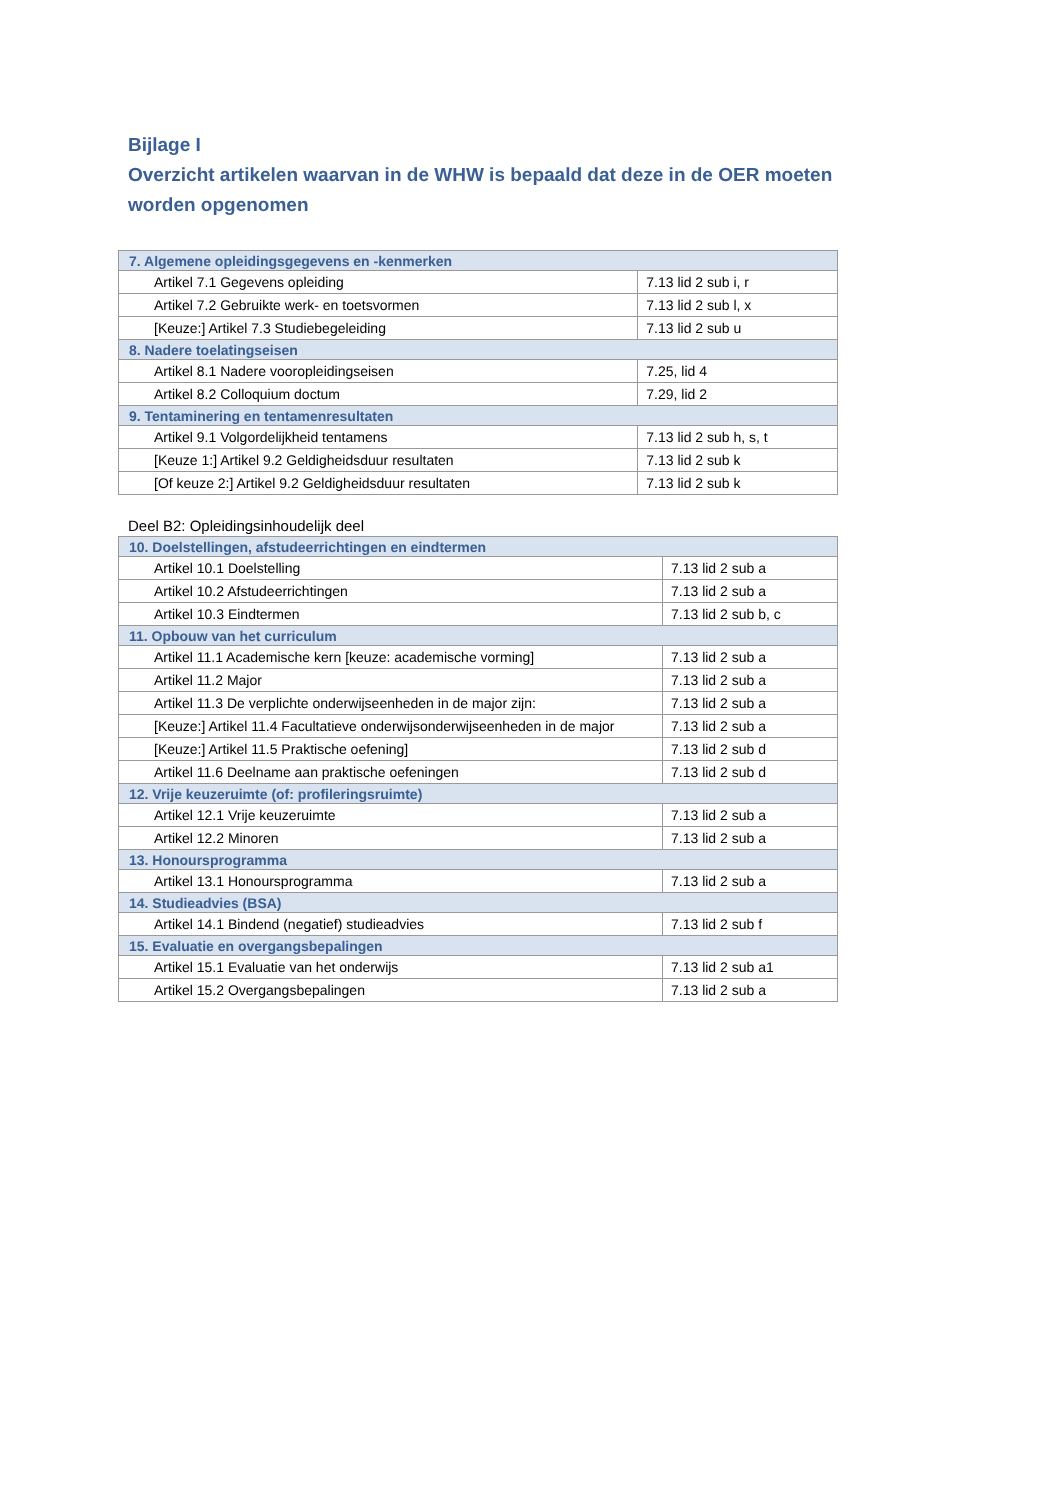Bijlage I
Overzicht artikelen waarvan in de WHW is bepaald dat deze in de OER moeten worden opgenomen
| 7. Algemene opleidingsgegevens en -kenmerken | |
| Artikel 7.1 Gegevens opleiding | 7.13 lid 2 sub i, r |
| Artikel 7.2 Gebruikte werk- en toetsvormen | 7.13 lid 2 sub l, x |
| [Keuze:] Artikel 7.3 Studiebegeleiding | 7.13 lid 2 sub u |
| 8. Nadere toelatingseisen | |
| Artikel 8.1 Nadere vooropleidingseisen | 7.25, lid 4 |
| Artikel 8.2 Colloquium doctum | 7.29, lid 2 |
| 9. Tentaminering en tentamenresultaten | |
| Artikel 9.1 Volgordelijkheid tentamens | 7.13 lid 2 sub h, s, t |
| [Keuze 1:] Artikel 9.2 Geldigheidsduur resultaten | 7.13 lid 2 sub k |
| [Of keuze 2:] Artikel 9.2 Geldigheidsduur resultaten | 7.13 lid 2 sub k |
Deel B2: Opleidingsinhoudelijk deel
| 10. Doelstellingen, afstudeerrichtingen en eindtermen | |
| Artikel 10.1 Doelstelling | 7.13 lid 2 sub a |
| Artikel 10.2 Afstudeerrichtingen | 7.13 lid 2 sub a |
| Artikel 10.3 Eindtermen | 7.13 lid 2 sub b, c |
| 11. Opbouw van het curriculum | |
| Artikel 11.1 Academische kern [keuze: academische vorming] | 7.13 lid 2 sub a |
| Artikel 11.2 Major | 7.13 lid 2 sub a |
| Artikel 11.3 De verplichte onderwijseenheden in de major zijn: | 7.13 lid 2 sub a |
| [Keuze:] Artikel 11.4 Facultatieve onderwijsonderwijseenheden in de major | 7.13 lid 2 sub a |
| [Keuze:] Artikel 11.5 Praktische oefening] | 7.13 lid 2 sub d |
| Artikel 11.6 Deelname aan praktische oefeningen | 7.13 lid 2 sub d |
| 12. Vrije keuzeruimte (of: profileringsruimte) | |
| Artikel 12.1 Vrije keuzeruimte | 7.13 lid 2 sub a |
| Artikel 12.2 Minoren | 7.13 lid 2 sub a |
| 13. Honoursprogramma | |
| Artikel 13.1 Honoursprogramma | 7.13 lid 2 sub a |
| 14. Studieadvies (BSA) | |
| Artikel 14.1 Bindend (negatief) studieadvies | 7.13 lid 2 sub f |
| 15. Evaluatie en overgangsbepalingen | |
| Artikel 15.1 Evaluatie van het onderwijs | 7.13 lid 2 sub a1 |
| Artikel 15.2 Overgangsbepalingen | 7.13 lid 2 sub a |